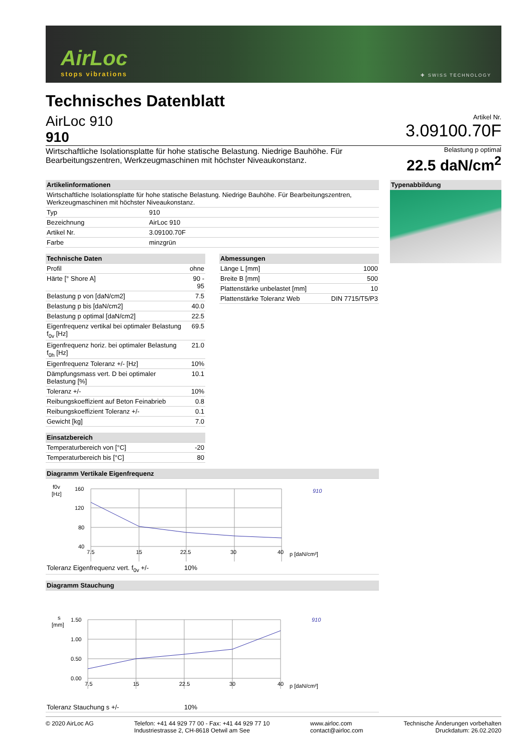AirLoc
stops vibrations
✚ SWISS TECHNOLOGY
Technisches Datenblatt
AirLoc 910
910
Artikel Nr.
3.09100.70F
Wirtschaftliche Isolationsplatte für hohe statische Belastung. Niedrige Bauhöhe. Für Bearbeitungszentren, Werkzeugmaschinen mit höchster Niveaukonstanz.
Belastung p optimal
22.5 daN/cm<sup>2</sup>
| Artikelinformationen | |
| --- | --- |
| Wirtschaftliche Isolationsplatte für hohe statische Belastung. Niedrige Bauhöhe. Für Bearbeitungszentren, Werkzeugmaschinen mit höchster Niveaukonstanz. | |
| Typ | 910 |
| Bezeichnung | AirLoc 910 |
| Artikel Nr. | 3.09100.70F |
| Farbe | minzgrün |
| Technische Daten | |
| --- | --- |
| Profil | ohne |
| Härte [° Shore A] | 90 - 95 |
| Belastung p von [daN/cm2] | 7.5 |
| Belastung p bis [daN/cm2] | 40.0 |
| Belastung p optimal [daN/cm2] | 22.5 |
| Eigenfrequenz vertikal bei optimaler Belastung f<sub>0v</sub> [Hz] | 69.5 |
| Eigenfrequenz horiz. bei optimaler Belastung f<sub>0h</sub> [Hz] | 21.0 |
| Eigenfrequenz Toleranz +/- [Hz] | 10% |
| Dämpfungsmass vert. D bei optimaler Belastung [%] | 10.1 |
| Toleranz +/- | 10% |
| Reibungskoeffizient auf Beton Feinabrieb | 0.8 |
| Reibungskoeffizient Toleranz +/- | 0.1 |
| Gewicht [kg] | 7.0 |
| Einsatzbereich | |
| --- | --- |
| Temperaturbereich von [°C] | -20 |
| Temperaturbereich bis [°C] | 80 |
| Abmessungen | |
| --- | --- |
| Länge L [mm] | 1000 |
| Breite B [mm] | 500 |
| Plattenstärke unbelastet [mm] | 10 |
| Plattenstärke Toleranz Web | DIN 7715/T5/P3 |
| Diagramm Vertikale Eigenfrequenz |
| --- |
f0v
[Hz]
160
120
80
40
7.5
15
22.5
30
40
p [daN/cm²]
910
| Toleranz Eigenfrequenz vert. f<sub>0v</sub> +/- | 10% |
| Diagramm Stauchung |
| --- |
s
[mm]
1.50
1.00
0.50
0.00
7.5
15
22.5
30
40
p [daN/cm²]
910
| Toleranz Stauchung s +/- | 10% |
| Typenabbildung |
| --- |
© 2020 AirLoc AG Telefon: +41 44 929 77 00 - Fax: +41 44 929 77 10
Industriestrasse 2, CH-8618 Oetwil am See
www.airloc.com
contact@airloc.com
Technische Änderungen vorbehalten
Druckdatum: 26.02.2020